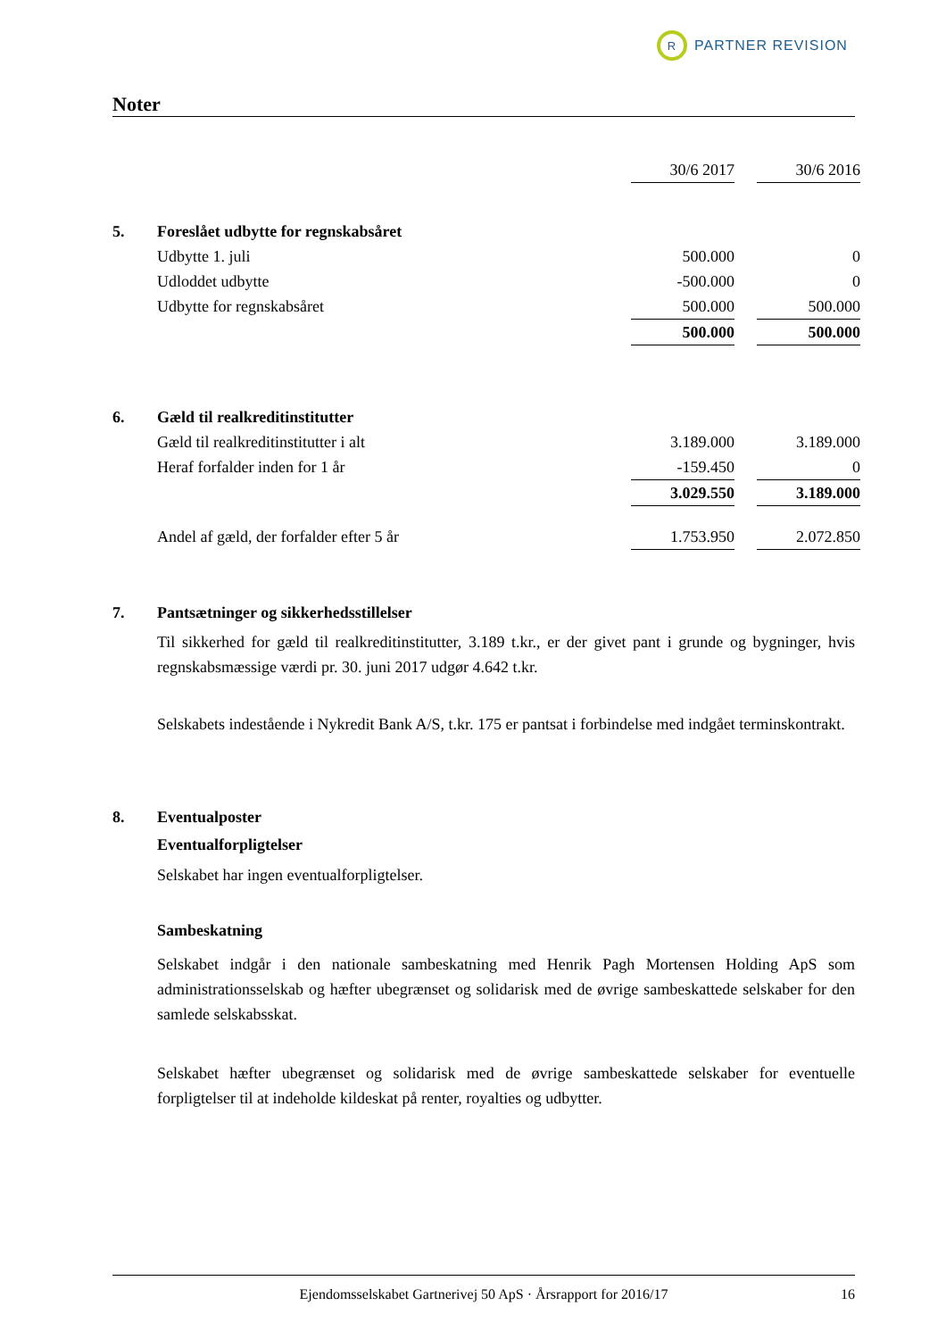R
PARTNER REVISION
Noter
| | | 30/6 2017 | | 30/6 2016 |
| 5. | Foreslået udbytte for regnskabsåret | | | |
| | Udbytte 1. juli | 500.000 | | 0 |
| | Udloddet udbytte | -500.000 | | 0 |
| | Udbytte for regnskabsåret | 500.000 | | 500.000 |
| | | 500.000 | | 500.000 |
| 6. | Gæld til realkreditinstitutter | | | |
| | Gæld til realkreditinstitutter i alt | 3.189.000 | | 3.189.000 |
| | Heraf forfalder inden for 1 år | -159.450 | | 0 |
| | | 3.029.550 | | 3.189.000 |
| | Andel af gæld, der forfalder efter 5 år | 1.753.950 | | 2.072.850 |
7. Pantsætninger og sikkerhedsstillelser
Til sikkerhed for gæld til realkreditinstitutter, 3.189 t.kr., er der givet pant i grunde og bygninger, hvis regnskabsmæssige værdi pr. 30. juni 2017 udgør 4.642 t.kr.
Selskabets indestående i Nykredit Bank A/S, t.kr. 175 er pantsat i forbindelse med indgået terminskontrakt.
8. Eventualposter
Eventualforpligtelser
Selskabet har ingen eventualforpligtelser.
Sambeskatning
Selskabet indgår i den nationale sambeskatning med Henrik Pagh Mortensen Holding ApS som administrationsselskab og hæfter ubegrænset og solidarisk med de øvrige sambeskattede selskaber for den samlede selskabsskat.
Selskabet hæfter ubegrænset og solidarisk med de øvrige sambeskattede selskaber for eventuelle forpligtelser til at indeholde kildeskat på renter, royalties og udbytter.
Ejendomsselskabet Gartnerivej 50 ApS · Årsrapport for 2016/17 16